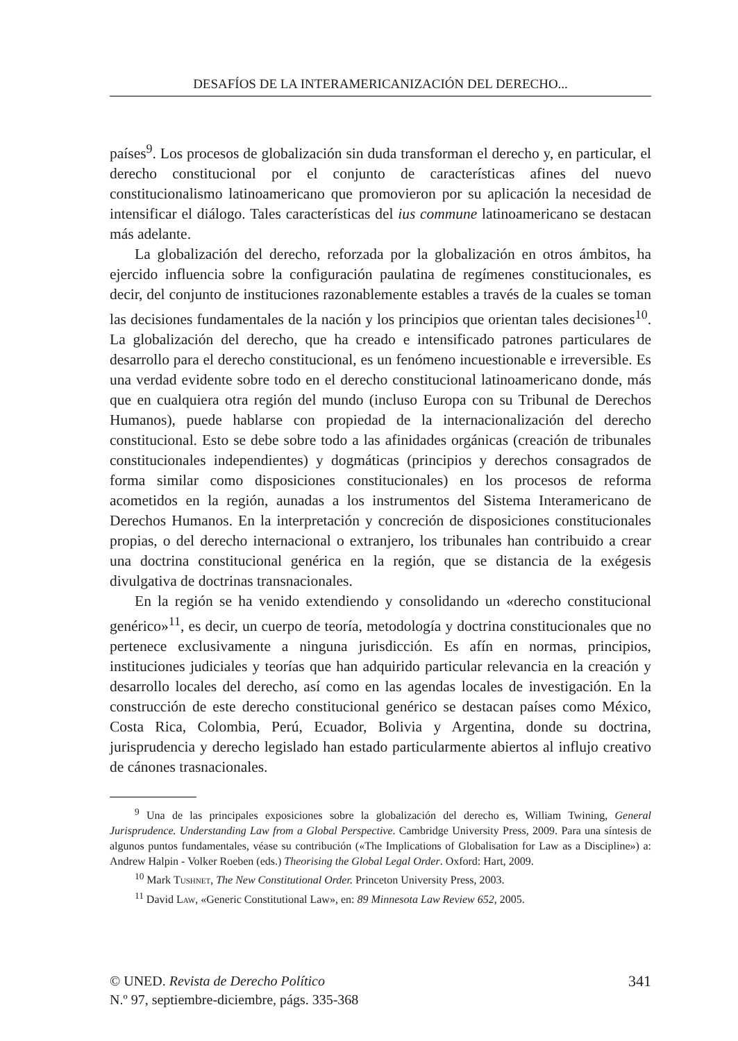DESAFÍOS DE LA INTERAMERICANIZACIÓN DEL DERECHO...
países<sup>9</sup>. Los procesos de globalización sin duda transforman el derecho y, en particular, el derecho constitucional por el conjunto de características afines del nuevo constitucionalismo latinoamericano que promovieron por su aplicación la necesidad de intensificar el diálogo. Tales características del ius commune latinoamericano se destacan más adelante.
La globalización del derecho, reforzada por la globalización en otros ámbitos, ha ejercido influencia sobre la configuración paulatina de regímenes constitucionales, es decir, del conjunto de instituciones razonablemente estables a través de la cuales se toman las decisiones fundamentales de la nación y los principios que orientan tales decisiones<sup>10</sup>. La globalización del derecho, que ha creado e intensificado patrones particulares de desarrollo para el derecho constitucional, es un fenómeno incuestionable e irreversible. Es una verdad evidente sobre todo en el derecho constitucional latinoamericano donde, más que en cualquiera otra región del mundo (incluso Europa con su Tribunal de Derechos Humanos), puede hablarse con propiedad de la internacionalización del derecho constitucional. Esto se debe sobre todo a las afinidades orgánicas (creación de tribunales constitucionales independientes) y dogmáticas (principios y derechos consagrados de forma similar como disposiciones constitucionales) en los procesos de reforma acometidos en la región, aunadas a los instrumentos del Sistema Interamericano de Derechos Humanos. En la interpretación y concreción de disposiciones constitucionales propias, o del derecho internacional o extranjero, los tribunales han contribuido a crear una doctrina constitucional genérica en la región, que se distancia de la exégesis divulgativa de doctrinas transnacionales.
En la región se ha venido extendiendo y consolidando un «derecho constitucional genérico»<sup>11</sup>, es decir, un cuerpo de teoría, metodología y doctrina constitucionales que no pertenece exclusivamente a ninguna jurisdicción. Es afín en normas, principios, instituciones judiciales y teorías que han adquirido particular relevancia en la creación y desarrollo locales del derecho, así como en las agendas locales de investigación. En la construcción de este derecho constitucional genérico se destacan países como México, Costa Rica, Colombia, Perú, Ecuador, Bolivia y Argentina, donde su doctrina, jurisprudencia y derecho legislado han estado particularmente abiertos al influjo creativo de cánones trasnacionales.
<sup>9</sup> Una de las principales exposiciones sobre la globalización del derecho es, William Twining, General Jurisprudence. Understanding Law from a Global Perspective. Cambridge University Press, 2009. Para una síntesis de algunos puntos fundamentales, véase su contribución («The Implications of Globalisation for Law as a Discipline») a: Andrew Halpin - Volker Roeben (eds.) Theorising the Global Legal Order. Oxford: Hart, 2009.
<sup>10</sup> Mark Tushnet, The New Constitutional Order. Princeton University Press, 2003.
<sup>11</sup> David Law, «Generic Constitutional Law», en: 89 Minnesota Law Review 652, 2005.
341 © UNED. Revista de Derecho Político
N.º 97, septiembre-diciembre, págs. 335-368